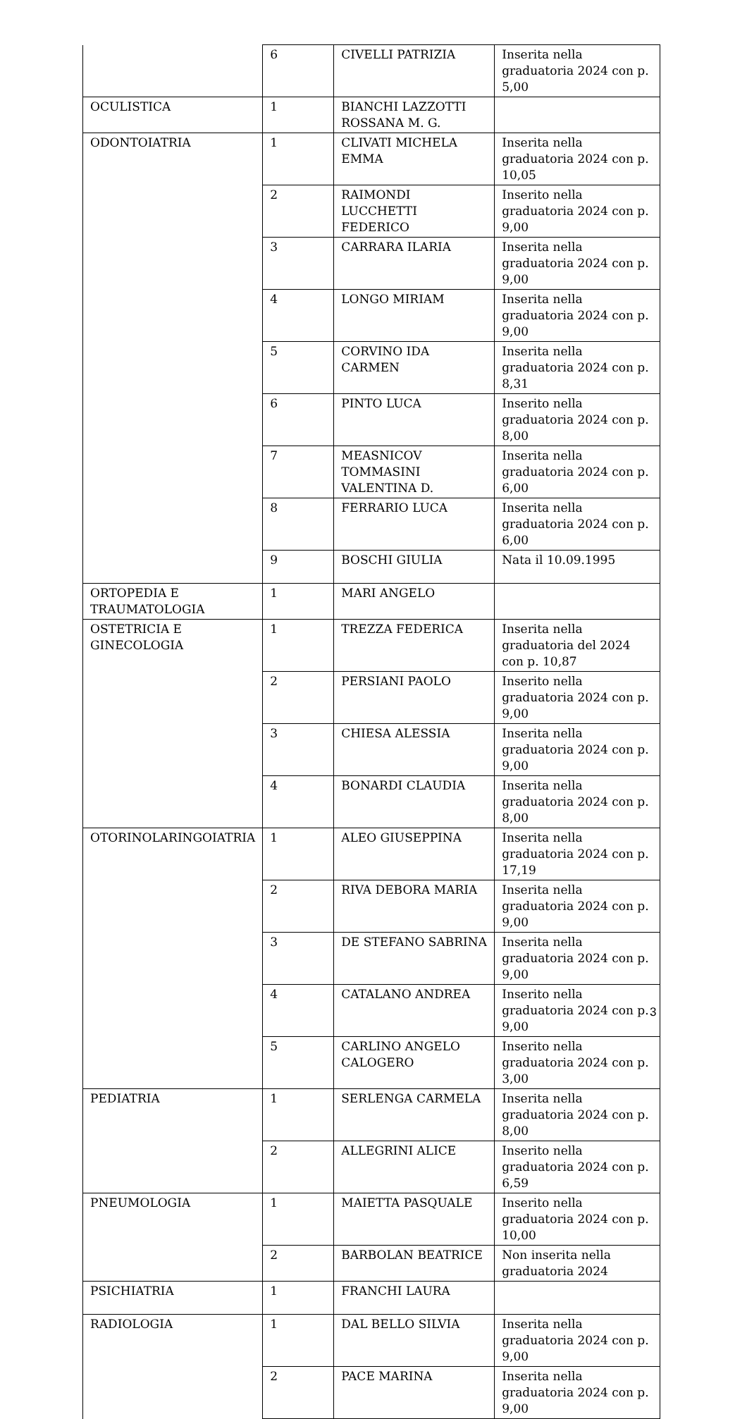| | 6 | CIVELLI PATRIZIA | Inserita nella graduatoria 2024 con p. 5,00 |
| OCULISTICA | 1 | BIANCHI LAZZOTTI ROSSANA M. G. | |
| ODONTOIATRIA | 1 | CLIVATI MICHELA EMMA | Inserita nella graduatoria 2024 con p. 10,05 |
| | 2 | RAIMONDI LUCCHETTI FEDERICO | Inserito nella graduatoria 2024 con p. 9,00 |
| | 3 | CARRARA ILARIA | Inserita nella graduatoria 2024 con p. 9,00 |
| | 4 | LONGO MIRIAM | Inserita nella graduatoria 2024 con p. 9,00 |
| | 5 | CORVINO IDA CARMEN | Inserita nella graduatoria 2024 con p. 8,31 |
| | 6 | PINTO LUCA | Inserito nella graduatoria 2024 con p. 8,00 |
| | 7 | MEASNICOV TOMMASINI VALENTINA D. | Inserita nella graduatoria 2024 con p. 6,00 |
| | 8 | FERRARIO LUCA | Inserita nella graduatoria 2024 con p. 6,00 |
| | 9 | BOSCHI GIULIA | Nata il 10.09.1995 |
| ORTOPEDIA E TRAUMATOLOGIA | 1 | MARI ANGELO | |
| OSTETRICIA E GINECOLOGIA | 1 | TREZZA FEDERICA | Inserita nella graduatoria del 2024 con p. 10,87 |
| | 2 | PERSIANI PAOLO | Inserito nella graduatoria 2024 con p. 9,00 |
| | 3 | CHIESA ALESSIA | Inserita nella graduatoria 2024 con p. 9,00 |
| | 4 | BONARDI CLAUDIA | Inserita nella graduatoria 2024 con p. 8,00 |
| OTORINOLARINGOIATRIA | 1 | ALEO GIUSEPPINA | Inserita nella graduatoria 2024 con p. 17,19 |
| | 2 | RIVA DEBORA MARIA | Inserita nella graduatoria 2024 con p. 9,00 |
| | 3 | DE STEFANO SABRINA | Inserita nella graduatoria 2024 con p. 9,00 |
| | 4 | CATALANO ANDREA | Inserito nella graduatoria 2024 con p. 9,00 |
| | 5 | CARLINO ANGELO CALOGERO | Inserito nella graduatoria 2024 con p. 3,00 |
| PEDIATRIA | 1 | SERLENGA CARMELA | Inserita nella graduatoria 2024 con p. 8,00 |
| | 2 | ALLEGRINI ALICE | Inserito nella graduatoria 2024 con p. 6,59 |
| PNEUMOLOGIA | 1 | MAIETTA PASQUALE | Inserito nella graduatoria 2024 con p. 10,00 |
| | 2 | BARBOLAN BEATRICE | Non inserita nella graduatoria 2024 |
| PSICHIATRIA | 1 | FRANCHI LAURA | |
| RADIOLOGIA | 1 | DAL BELLO SILVIA | Inserita nella graduatoria 2024 con p. 9,00 |
| | 2 | PACE MARINA | Inserita nella graduatoria 2024 con p. 9,00 |
3